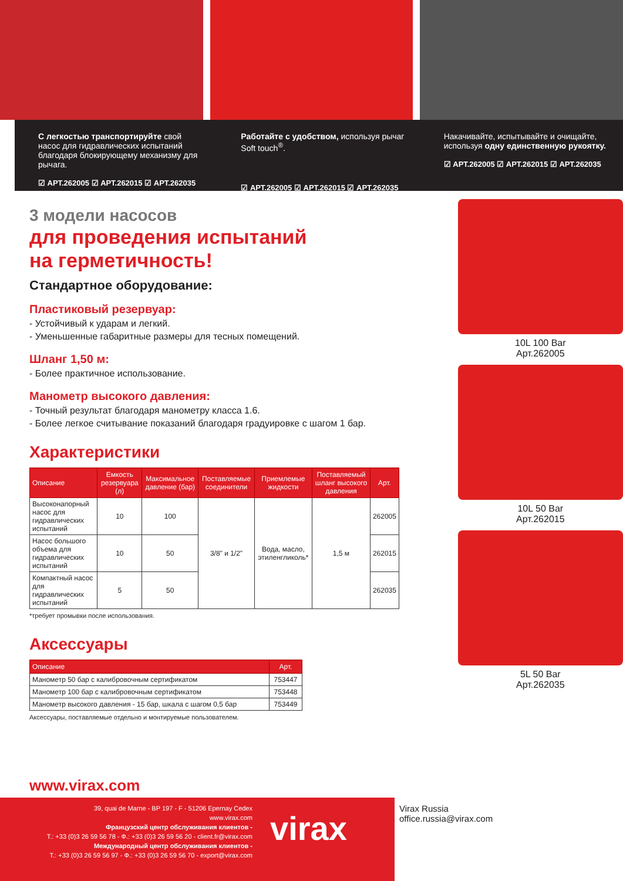С легкостью транспортируйте свой насос для гидравлических испытаний благодаря блокирующему механизму для рычага.
☑ АРТ.262005 ☑ АРТ.262015 ☑ АРТ.262035
Работайте с удобством, используя рычаг Soft touch<sup>®</sup>.
☑ АРТ.262005 ☑ АРТ.262015 ☑ АРТ.262035
Накачивайте, испытывайте и очищайте, используя одну единственную рукоятку.
☑ АРТ.262005 ☑ АРТ.262015 ☑ АРТ.262035
3 модели насосов
для проведения испытаний
на герметичность!
Стандартное оборудование:
Пластиковый резервуар:
- Устойчивый к ударам и легкий.
- Уменьшенные габаритные размеры для тесных помещений.
Шланг 1,50 м:
- Более практичное использование.
Манометр высокого давления:
- Точный результат благодаря манометру класса 1.6.
- Более легкое считывание показаний благодаря градуировке с шагом 1 бар.
Характеристики
| Описание | Емкость резервуара (л) | Максимальное давление (бар) | Поставляемые соединители | Приемлемые жидкости | Поставляемый шланг высокого давления | Арт. |
| --- | --- | --- | --- | --- | --- | --- |
| Высоконапорный насос для гидравлических испытаний | 10 | 100 | 3/8" и 1/2" | Вода, масло, этиленгликоль* | 1,5 м | 262005 |
| Насос большого объема для гидравлических испытаний | 10 | 50 | | | | 262015 |
| Компактный насос для гидравлических испытаний | 5 | 50 | | | | 262035 |
*требует промывки после использования.
Аксессуары
| Описание | Арт. |
| --- | --- |
| Манометр 50 бар с калибровочным сертификатом | 753447 |
| Манометр 100 бар с калибровочным сертификатом | 753448 |
| Манометр высокого давления - 15 бар, шкала с шагом 0,5 бар | 753449 |
Аксессуары, поставляемые отдельно и монтируемые пользователем.
10L 100 Bar
Арт.262005
10L 50 Bar
Арт.262015
5L 50 Bar
Арт.262035
www.virax.com
39, quai de Marne - BP 197 - F - 51206 Epernay Cedex
www.virax.com
Французский центр обслуживания клиентов -
T.: +33 (0)3 26 59 56 78 - Ф.: +33 (0)3 26 59 56 20 - client.fr@virax.com
Международный центр обслуживания клиентов -
T.: +33 (0)3 26 59 56 97 - Ф.: +33 (0)3 26 59 56 70 - export@virax.com
virax
Virax Russia
office.russia@virax.com